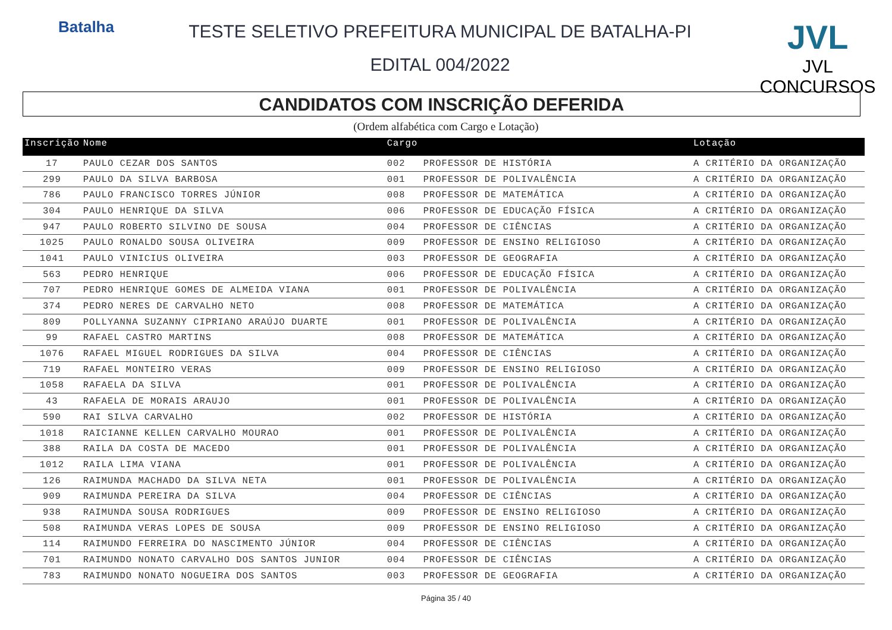Batalha
TESTE SELETIVO PREFEITURA MUNICIPAL DE BATALHA-PI
EDITAL 004/2022
JVL
JVL CONCURSOS
CANDIDATOS COM INSCRIÇÃO DEFERIDA
(Ordem alfabética com Cargo e Lotação)
| Inscrição | Nome | Cargo | | Lotação |
| --- | --- | --- | --- | --- |
| 17 | PAULO CEZAR DOS SANTOS | 002 | PROFESSOR DE HISTÓRIA | A CRITÉRIO DA ORGANIZAÇÃO |
| 299 | PAULO DA SILVA BARBOSA | 001 | PROFESSOR DE POLIVALÊNCIA | A CRITÉRIO DA ORGANIZAÇÃO |
| 786 | PAULO FRANCISCO TORRES JÚNIOR | 008 | PROFESSOR DE MATEMÁTICA | A CRITÉRIO DA ORGANIZAÇÃO |
| 304 | PAULO HENRIQUE DA SILVA | 006 | PROFESSOR DE EDUCAÇÃO FÍSICA | A CRITÉRIO DA ORGANIZAÇÃO |
| 947 | PAULO ROBERTO SILVINO DE SOUSA | 004 | PROFESSOR DE CIÊNCIAS | A CRITÉRIO DA ORGANIZAÇÃO |
| 1025 | PAULO RONALDO SOUSA OLIVEIRA | 009 | PROFESSOR DE ENSINO RELIGIOSO | A CRITÉRIO DA ORGANIZAÇÃO |
| 1041 | PAULO VINICIUS OLIVEIRA | 003 | PROFESSOR DE GEOGRAFIA | A CRITÉRIO DA ORGANIZAÇÃO |
| 563 | PEDRO HENRIQUE | 006 | PROFESSOR DE EDUCAÇÃO FÍSICA | A CRITÉRIO DA ORGANIZAÇÃO |
| 707 | PEDRO HENRIQUE GOMES DE ALMEIDA VIANA | 001 | PROFESSOR DE POLIVALÊNCIA | A CRITÉRIO DA ORGANIZAÇÃO |
| 374 | PEDRO NERES DE CARVALHO NETO | 008 | PROFESSOR DE MATEMÁTICA | A CRITÉRIO DA ORGANIZAÇÃO |
| 809 | POLLYANNA SUZANNY CIPRIANO ARAÚJO DUARTE | 001 | PROFESSOR DE POLIVALÊNCIA | A CRITÉRIO DA ORGANIZAÇÃO |
| 99 | RAFAEL CASTRO MARTINS | 008 | PROFESSOR DE MATEMÁTICA | A CRITÉRIO DA ORGANIZAÇÃO |
| 1076 | RAFAEL MIGUEL RODRIGUES DA SILVA | 004 | PROFESSOR DE CIÊNCIAS | A CRITÉRIO DA ORGANIZAÇÃO |
| 719 | RAFAEL MONTEIRO VERAS | 009 | PROFESSOR DE ENSINO RELIGIOSO | A CRITÉRIO DA ORGANIZAÇÃO |
| 1058 | RAFAELA DA SILVA | 001 | PROFESSOR DE POLIVALÊNCIA | A CRITÉRIO DA ORGANIZAÇÃO |
| 43 | RAFAELA DE MORAIS ARAUJO | 001 | PROFESSOR DE POLIVALÊNCIA | A CRITÉRIO DA ORGANIZAÇÃO |
| 590 | RAI SILVA CARVALHO | 002 | PROFESSOR DE HISTÓRIA | A CRITÉRIO DA ORGANIZAÇÃO |
| 1018 | RAICIANNE KELLEN CARVALHO MOURAO | 001 | PROFESSOR DE POLIVALÊNCIA | A CRITÉRIO DA ORGANIZAÇÃO |
| 388 | RAILA DA COSTA DE MACEDO | 001 | PROFESSOR DE POLIVALÊNCIA | A CRITÉRIO DA ORGANIZAÇÃO |
| 1012 | RAILA LIMA VIANA | 001 | PROFESSOR DE POLIVALÊNCIA | A CRITÉRIO DA ORGANIZAÇÃO |
| 126 | RAIMUNDA MACHADO DA SILVA NETA | 001 | PROFESSOR DE POLIVALÊNCIA | A CRITÉRIO DA ORGANIZAÇÃO |
| 909 | RAIMUNDA PEREIRA DA SILVA | 004 | PROFESSOR DE CIÊNCIAS | A CRITÉRIO DA ORGANIZAÇÃO |
| 938 | RAIMUNDA SOUSA RODRIGUES | 009 | PROFESSOR DE ENSINO RELIGIOSO | A CRITÉRIO DA ORGANIZAÇÃO |
| 508 | RAIMUNDA VERAS LOPES DE SOUSA | 009 | PROFESSOR DE ENSINO RELIGIOSO | A CRITÉRIO DA ORGANIZAÇÃO |
| 114 | RAIMUNDO FERREIRA DO NASCIMENTO JÚNIOR | 004 | PROFESSOR DE CIÊNCIAS | A CRITÉRIO DA ORGANIZAÇÃO |
| 701 | RAIMUNDO NONATO CARVALHO DOS SANTOS JUNIOR | 004 | PROFESSOR DE CIÊNCIAS | A CRITÉRIO DA ORGANIZAÇÃO |
| 783 | RAIMUNDO NONATO NOGUEIRA DOS SANTOS | 003 | PROFESSOR DE GEOGRAFIA | A CRITÉRIO DA ORGANIZAÇÃO |
Página 35 / 40